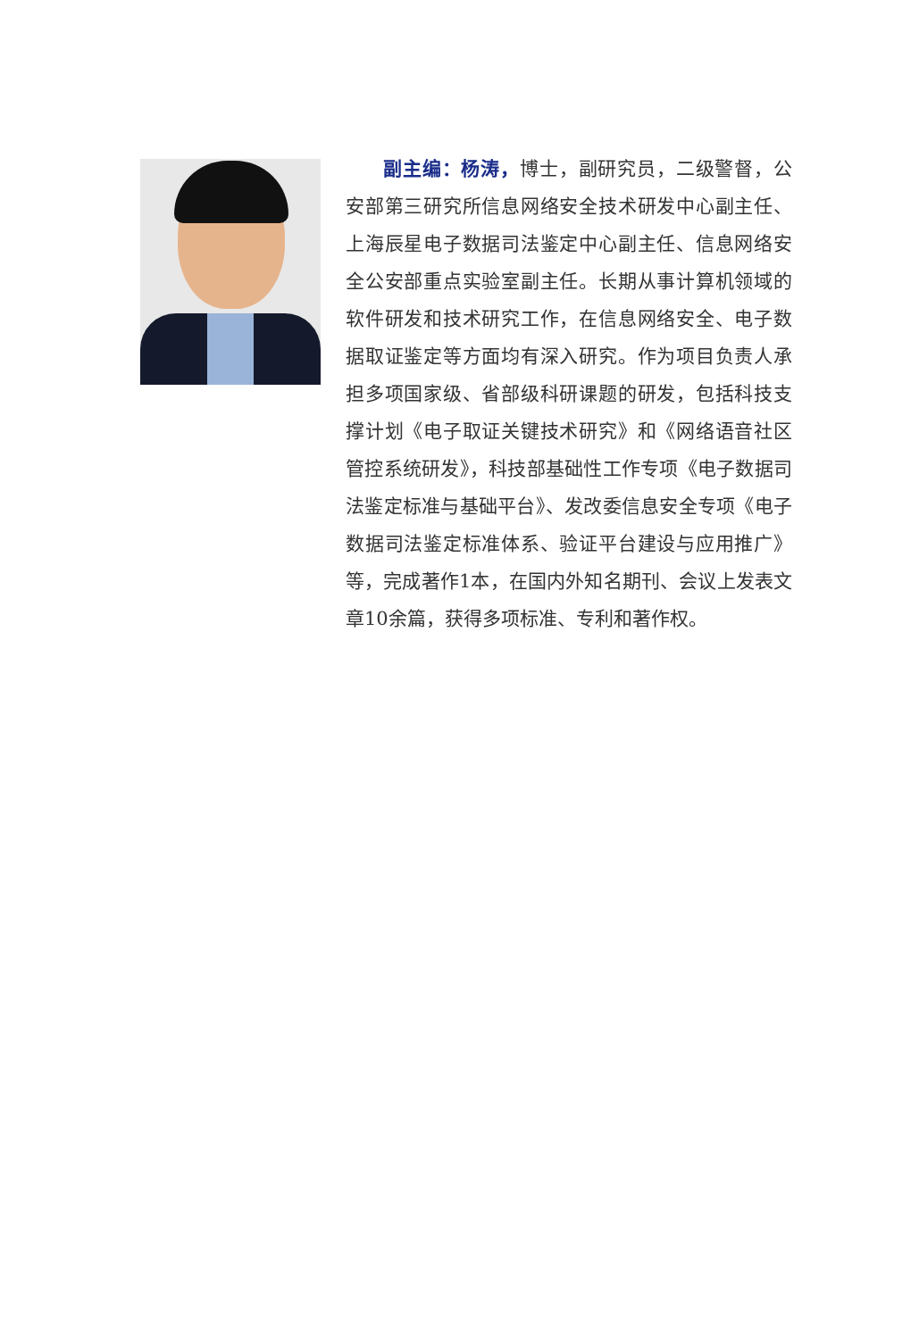副主编：杨涛，博士，副研究员，二级警督，公安部第三研究所信息网络安全技术研发中心副主任、上海辰星电子数据司法鉴定中心副主任、信息网络安全公安部重点实验室副主任。长期从事计算机领域的软件研发和技术研究工作，在信息网络安全、电子数据取证鉴定等方面均有深入研究。作为项目负责人承担多项国家级、省部级科研课题的研发，包括科技支撑计划《电子取证关键技术研究》和《网络语音社区管控系统研发》，科技部基础性工作专项《电子数据司法鉴定标准与基础平台》、发改委信息安全专项《电子数据司法鉴定标准体系、验证平台建设与应用推广》等，完成著作1本，在国内外知名期刊、会议上发表文章10余篇，获得多项标准、专利和著作权。